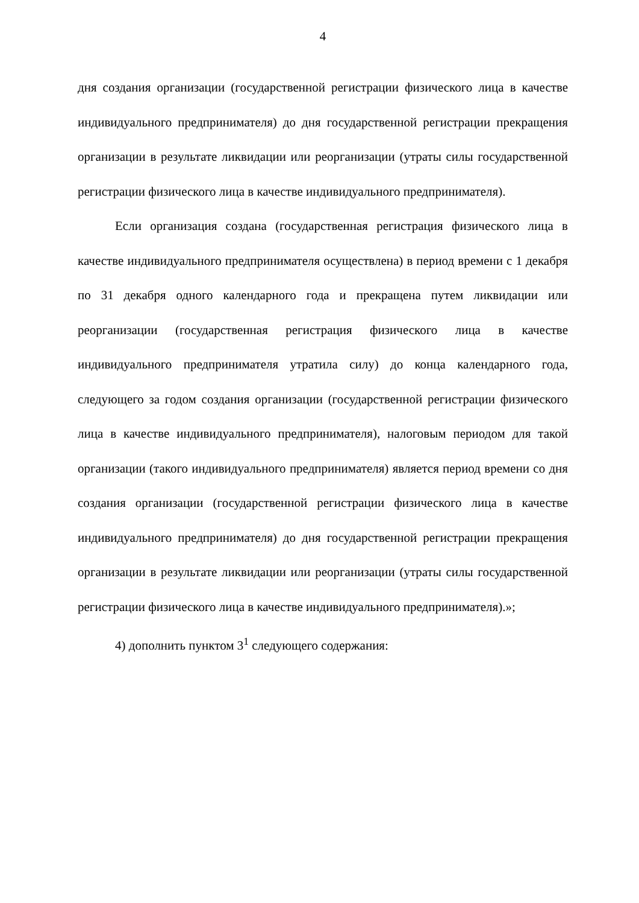4
дня создания организации (государственной регистрации физического лица в качестве индивидуального предпринимателя) до дня государственной регистрации прекращения организации в результате ликвидации или реорганизации (утраты силы государственной регистрации физического лица в качестве индивидуального предпринимателя).
Если организация создана (государственная регистрация физического лица в качестве индивидуального предпринимателя осуществлена) в период времени с 1 декабря по 31 декабря одного календарного года и прекращена путем ликвидации или реорганизации (государственная регистрация физического лица в качестве индивидуального предпринимателя утратила силу) до конца календарного года, следующего за годом создания организации (государственной регистрации физического лица в качестве индивидуального предпринимателя), налоговым периодом для такой организации (такого индивидуального предпринимателя) является период времени со дня создания организации (государственной регистрации физического лица в качестве индивидуального предпринимателя) до дня государственной регистрации прекращения организации в результате ликвидации или реорганизации (утраты силы государственной регистрации физического лица в качестве индивидуального предпринимателя).»;
4) дополнить пунктом 3<sup>1</sup> следующего содержания: